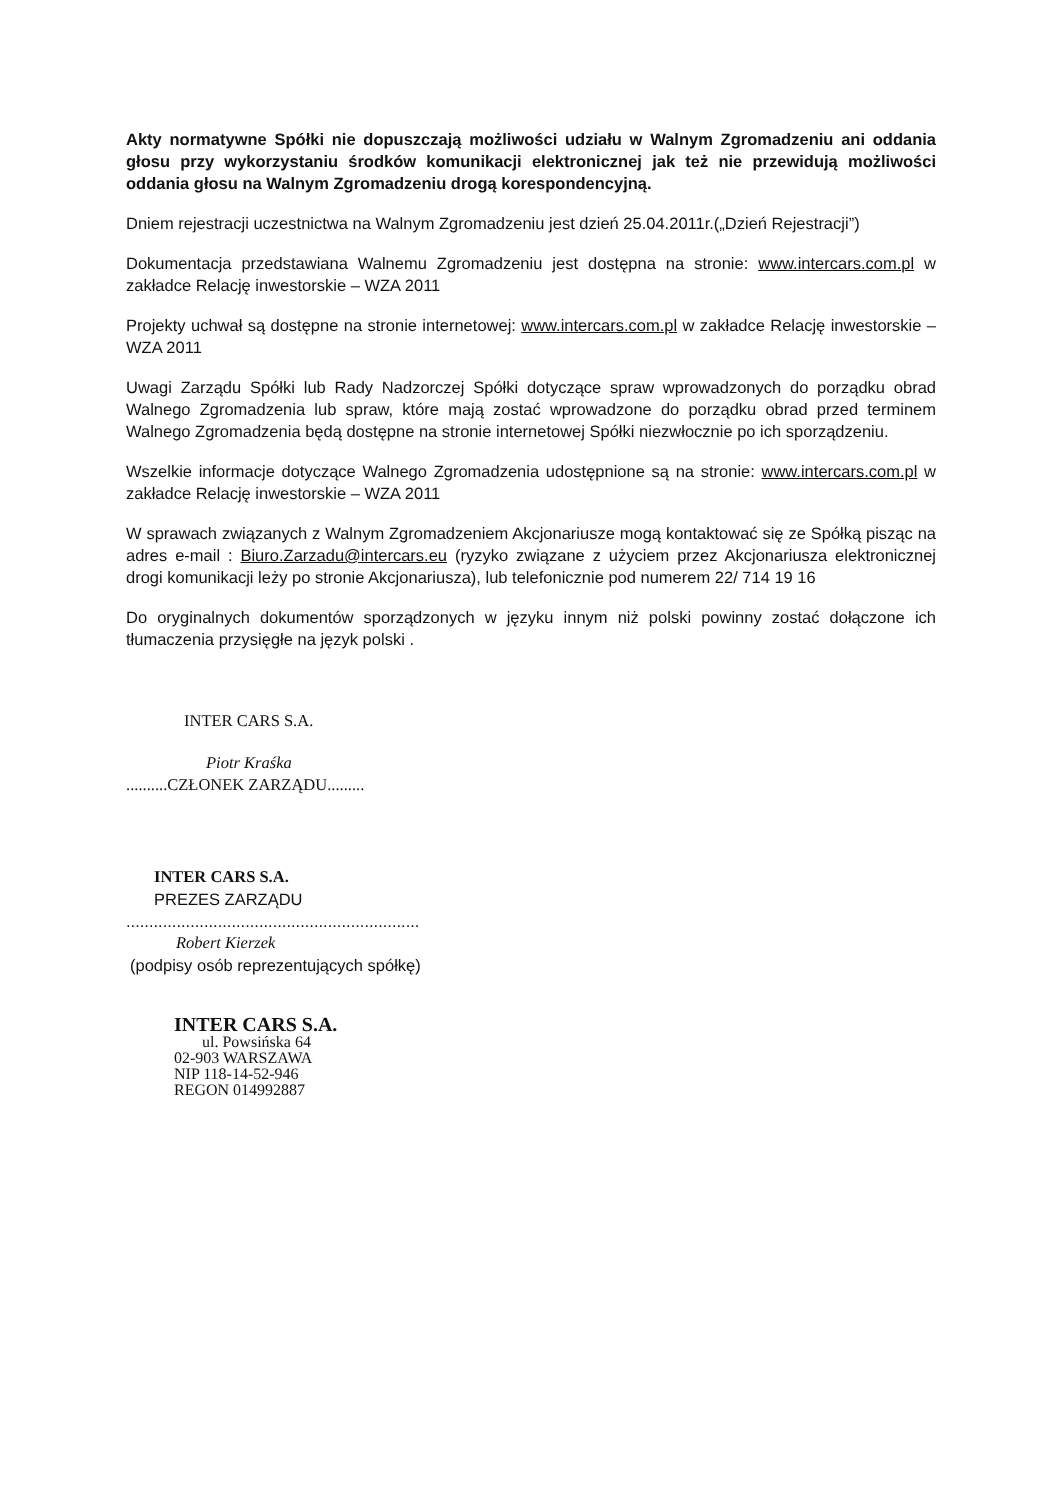Akty normatywne Spółki nie dopuszczają możliwości udziału w Walnym Zgromadzeniu ani oddania głosu przy wykorzystaniu środków komunikacji elektronicznej jak też nie przewidują możliwości oddania głosu na Walnym Zgromadzeniu drogą korespondencyjną.
Dniem rejestracji uczestnictwa na Walnym Zgromadzeniu jest dzień 25.04.2011r.(„Dzień Rejestracji”)
Dokumentacja przedstawiana Walnemu Zgromadzeniu jest dostępna na stronie: www.intercars.com.pl w zakładce Relację inwestorskie – WZA 2011
Projekty uchwał są dostępne na stronie internetowej: www.intercars.com.pl w zakładce Relację inwestorskie – WZA 2011
Uwagi Zarządu Spółki lub Rady Nadzorczej Spółki dotyczące spraw wprowadzonych do porządku obrad Walnego Zgromadzenia lub spraw, które mają zostać wprowadzone do porządku obrad przed terminem Walnego Zgromadzenia będą dostępne na stronie internetowej Spółki niezwłocznie po ich sporządzeniu.
Wszelkie informacje dotyczące Walnego Zgromadzenia udostępnione są na stronie: www.intercars.com.pl w zakładce Relację inwestorskie – WZA 2011
W sprawach związanych z Walnym Zgromadzeniem Akcjonariusze mogą kontaktować się ze Spółką pisząc na adres e-mail : Biuro.Zarzadu@intercars.eu (ryzyko związane z użyciem przez Akcjonariusza elektronicznej drogi komunikacji leży po stronie Akcjonariusza), lub telefonicznie pod numerem 22/ 714 19 16
Do oryginalnych dokumentów sporządzonych w języku innym niż polski powinny zostać dołączone ich tłumaczenia przysięgłe na język polski .
INTER CARS S.A.
Piotr Kraśka
..........CZŁONEK ZARZĄDU.........
INTER CARS S.A.
PREZES ZARZĄDU
................................................................
Robert Kierzek
(podpisy osób reprezentujących spółkę)
INTER CARS S.A.
ul. Powsińska 64
02-903 WARSZAWA
NIP 118-14-52-946
REGON 014992887